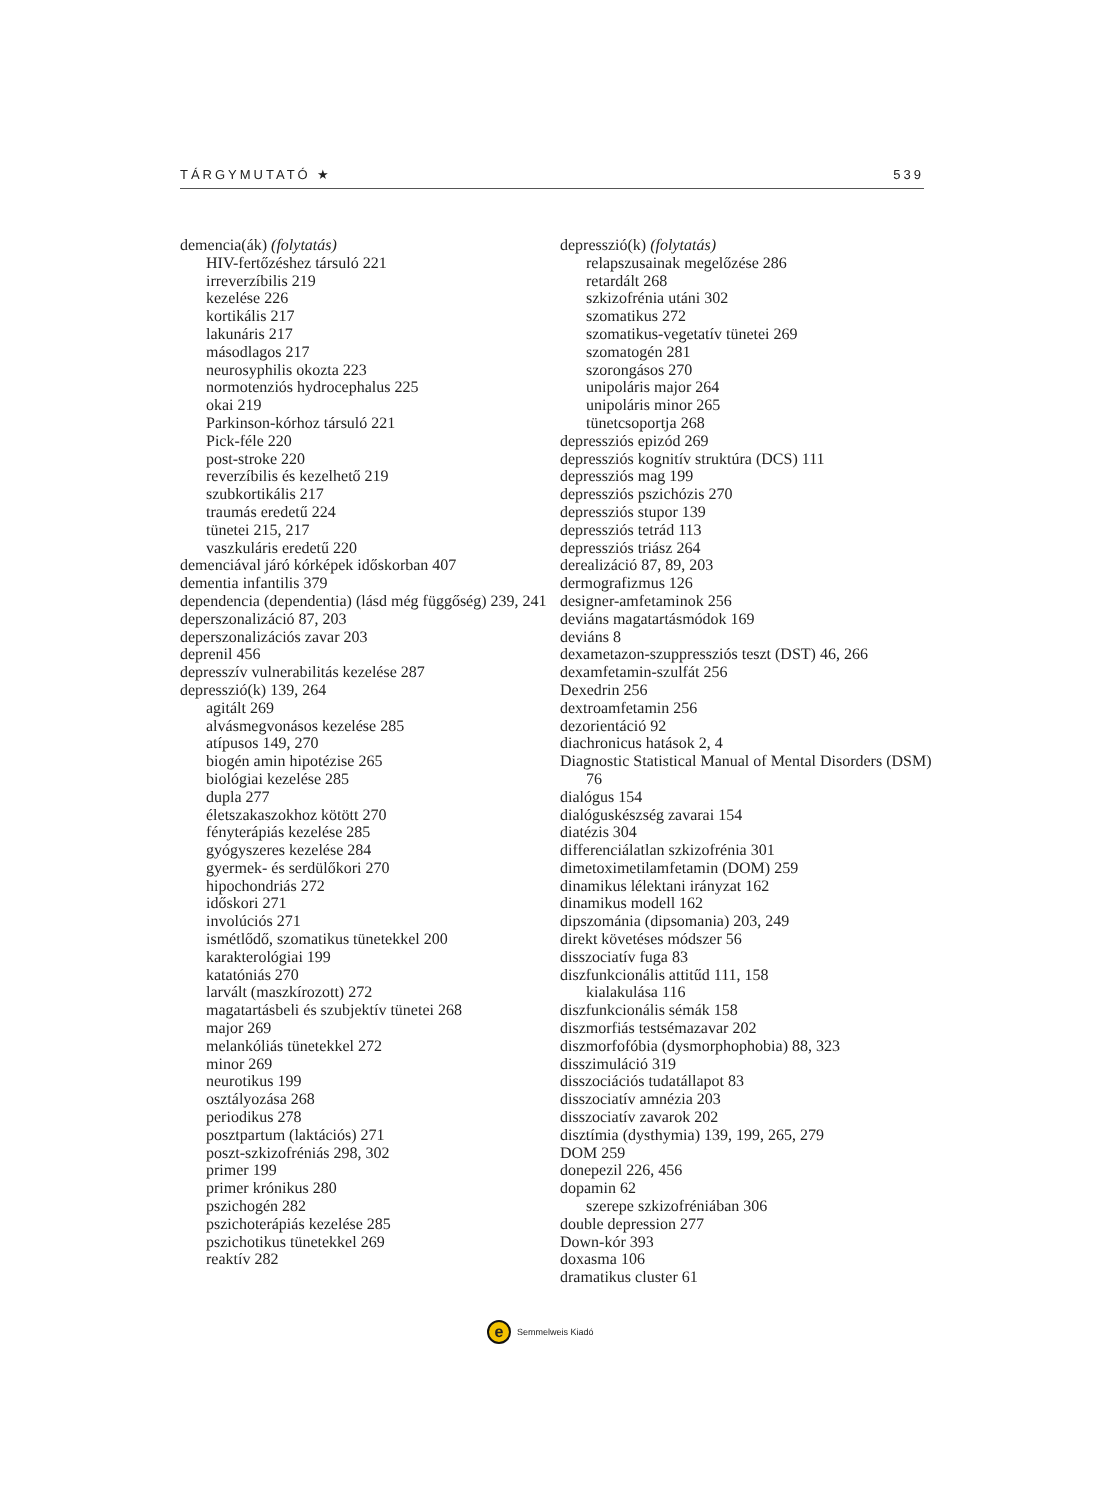TÁRGYMUTATÓ ★ 539
demencia(ák) (folytatás)
HIV-fertőzéshez társuló 221
irreverzíbilis 219
kezelése 226
kortikális 217
lakunáris 217
másodlagos 217
neurosyphilis okozta 223
normotenziós hydrocephalus 225
okai 219
Parkinson-kórhoz társuló 221
Pick-féle 220
post-stroke 220
reverzíbilis és kezelhető 219
szubkortikális 217
traumás eredetű 224
tünetei 215, 217
vaszkuláris eredetű 220
demenciával járó kórképek időskorban 407
dementia infantilis 379
dependencia (dependentia) (lásd még függőség) 239, 241
deperszonalizáció 87, 203
deperszonalizációs zavar 203
deprenil 456
depresszív vulnerabilitás kezelése 287
depresszió(k) 139, 264
agitált 269
alvásmegvonásos kezelése 285
atípusos 149, 270
biogén amin hipotézise 265
biológiai kezelése 285
dupla 277
életszakaszokhoz kötött 270
fényterápiás kezelése 285
gyógyszeres kezelése 284
gyermek- és serdülőkori 270
hipochondriás 272
időskori 271
involúciós 271
ismétlődő, szomatikus tünetekkel 200
karakterológiai 199
katatóniás 270
larvált (maszkírozott) 272
magatartásbeli és szubjektív tünetei 268
major 269
melankóliás tünetekkel 272
minor 269
neurotikus 199
osztályozása 268
periodikus 278
posztpartum (laktációs) 271
poszt-szkizofréniás 298, 302
primer 199
primer krónikus 280
pszichogén 282
pszichoterápiás kezelése 285
pszichotikus tünetekkel 269
reaktív 282
depresszió(k) (folytatás)
relapszusainak megelőzése 286
retardált 268
szkizofrénia utáni 302
szomatikus 272
szomatikus-vegetatív tünetei 269
szomatogén 281
szorongásos 270
unipoláris major 264
unipoláris minor 265
tünetcsoportja 268
depressziós epizód 269
depressziós kognitív struktúra (DCS) 111
depressziós mag 199
depressziós pszichózis 270
depressziós stupor 139
depressziós tetrád 113
depressziós triász 264
derealizáció 87, 89, 203
dermografizmus 126
designer-amfetaminok 256
deviáns magatartásmódok 169
deviáns 8
dexametazon-szuppressziós teszt (DST) 46, 266
dexamfetamin-szulfát 256
Dexedrin 256
dextroamfetamin 256
dezorientáció 92
diachronicus hatások 2, 4
Diagnostic Statistical Manual of Mental Disorders (DSM) 76
dialógus 154
dialóguskészség zavarai 154
diatézis 304
differenciálatlan szkizofrénia 301
dimetoximetilamfetamin (DOM) 259
dinamikus lélektani irányzat 162
dinamikus modell 162
dipszománia (dipsomania) 203, 249
direkt követéses módszer 56
disszociatív fuga 83
diszfunkcionális attitűd 111, 158
kialakulása 116
diszfunkcionális sémák 158
diszmorfiás testsémazavar 202
diszmorfofóbia (dysmorphophobia) 88, 323
disszimuláció 319
disszociációs tudatállapot 83
disszociatív amnézia 203
disszociatív zavarok 202
disztímia (dysthymia) 139, 199, 265, 279
DOM 259
donepezil 226, 456
dopamin 62
szerepe szkizofréniában 306
double depression 277
Down-kór 393
doxasma 106
dramatikus cluster 61
e Semmelweis Kiadó